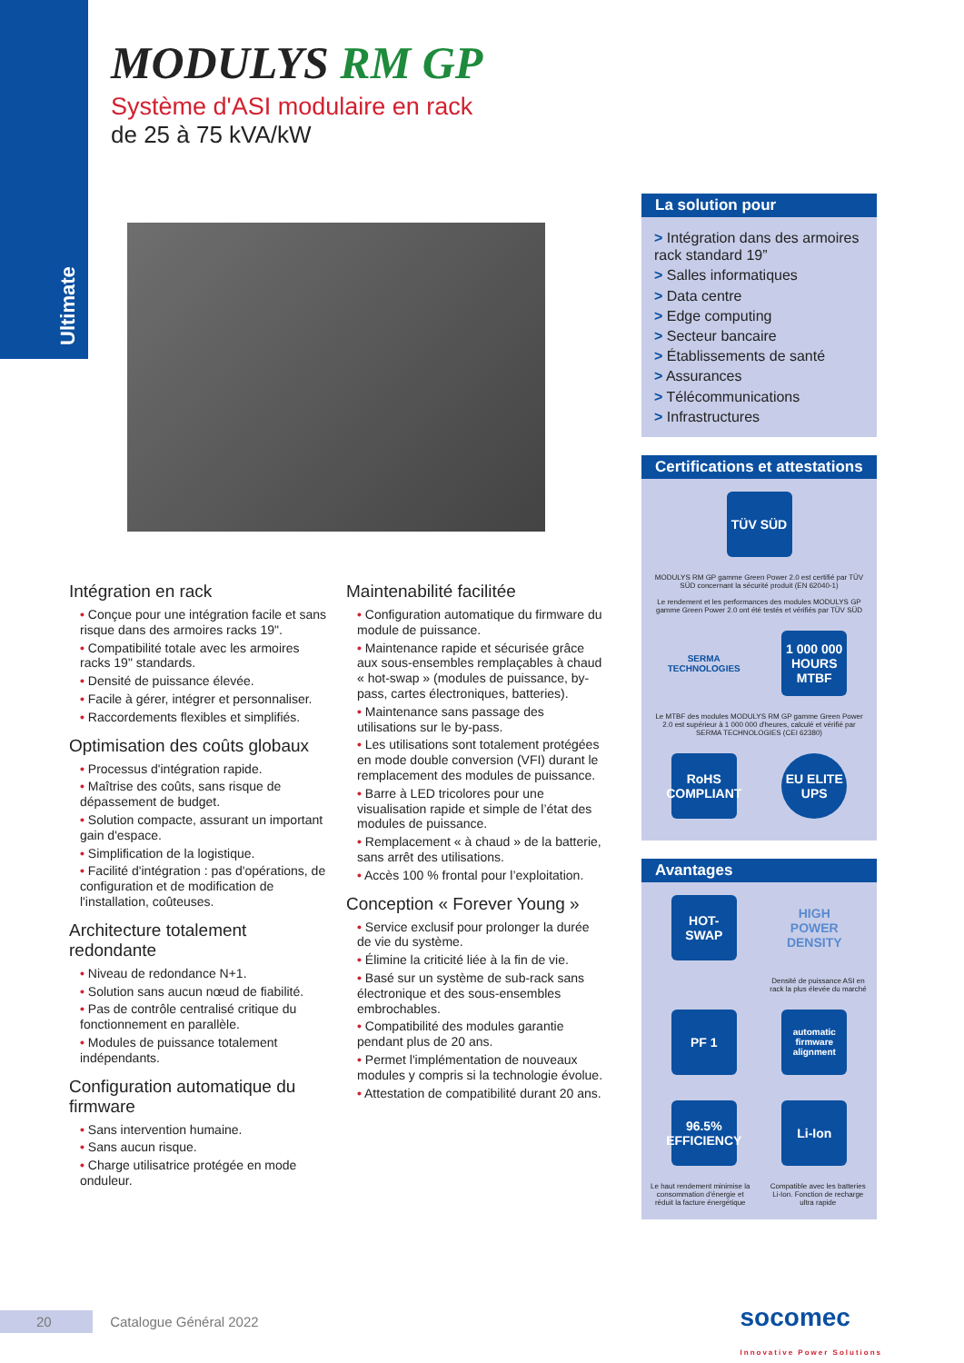Ultimate
MODULYS RM GP
Système d'ASI modulaire en rack
de 25 à 75 kVA/kW
Intégration en rack
• Conçue pour une intégration facile et sans risque dans des armoires racks 19".
• Compatibilité totale avec les armoires racks 19" standards.
• Densité de puissance élevée.
• Facile à gérer, intégrer et personnaliser.
• Raccordements flexibles et simplifiés.
Optimisation des coûts globaux
• Processus d'intégration rapide.
• Maîtrise des coûts, sans risque de dépassement de budget.
• Solution compacte, assurant un important gain d'espace.
• Simplification de la logistique.
• Facilité d'intégration : pas d'opérations, de configuration et de modification de l'installation, coûteuses.
Architecture totalement redondante
• Niveau de redondance N+1.
• Solution sans aucun nœud de fiabilité.
• Pas de contrôle centralisé critique du fonctionnement en parallèle.
• Modules de puissance totalement indépendants.
Configuration automatique du firmware
• Sans intervention humaine.
• Sans aucun risque.
• Charge utilisatrice protégée en mode onduleur.
Maintenabilité facilitée
• Configuration automatique du firmware du module de puissance.
• Maintenance rapide et sécurisée grâce aux sous-ensembles remplaçables à chaud « hot-swap » (modules de puissance, by-pass, cartes électroniques, batteries).
• Maintenance sans passage des utilisations sur le by-pass.
• Les utilisations sont totalement protégées en mode double conversion (VFI) durant le remplacement des modules de puissance.
• Barre à LED tricolores pour une visualisation rapide et simple de l’état des modules de puissance.
• Remplacement « à chaud » de la batterie, sans arrêt des utilisations.
• Accès 100 % frontal pour l’exploitation.
Conception « Forever Young »
• Service exclusif pour prolonger la durée de vie du système.
• Élimine la criticité liée à la fin de vie.
• Basé sur un système de sub-rack sans électronique et des sous-ensembles embrochables.
• Compatibilité des modules garantie pendant plus de 20 ans.
• Permet l'implémentation de nouveaux modules y compris si la technologie évolue.
• Attestation de compatibilité durant 20 ans.
La solution pour
> Intégration dans des armoires rack standard 19”
> Salles informatiques
> Data centre
> Edge computing
> Secteur bancaire
> Établissements de santé
> Assurances
> Télécommunications
> Infrastructures
Certifications et attestations
TÜV SÜD
MODULYS RM GP gamme Green Power 2.0 est certifié par TÜV SÜD concernant la sécurité produit (EN 62040-1)
Le rendement et les performances des modules MODULYS GP gamme Green Power 2.0 ont été testés et vérifiés par TÜV SÜD
SERMA TECHNOLOGIES
1 000 000 HOURS MTBF
Le MTBF des modules MODULYS RM GP gamme Green Power 2.0 est supérieur à 1 000 000 d'heures, calculé et vérifié par SERMA TECHNOLOGIES (CEI 62380)
RoHS COMPLIANT
EU ELITE UPS
Avantages
HOT-SWAP
HIGH POWER DENSITY
Densité de puissance ASI en rack la plus élevée du marché
PF 1
automatic firmware alignment
96.5% EFFICIENCY
Li-Ion
Le haut rendement minimise la consommation d'énergie et réduit la facture énergétique
Compatible avec les batteries Li-Ion. Fonction de recharge ultra rapide
20 Catalogue Général 2022 socomec
Innovative Power Solutions